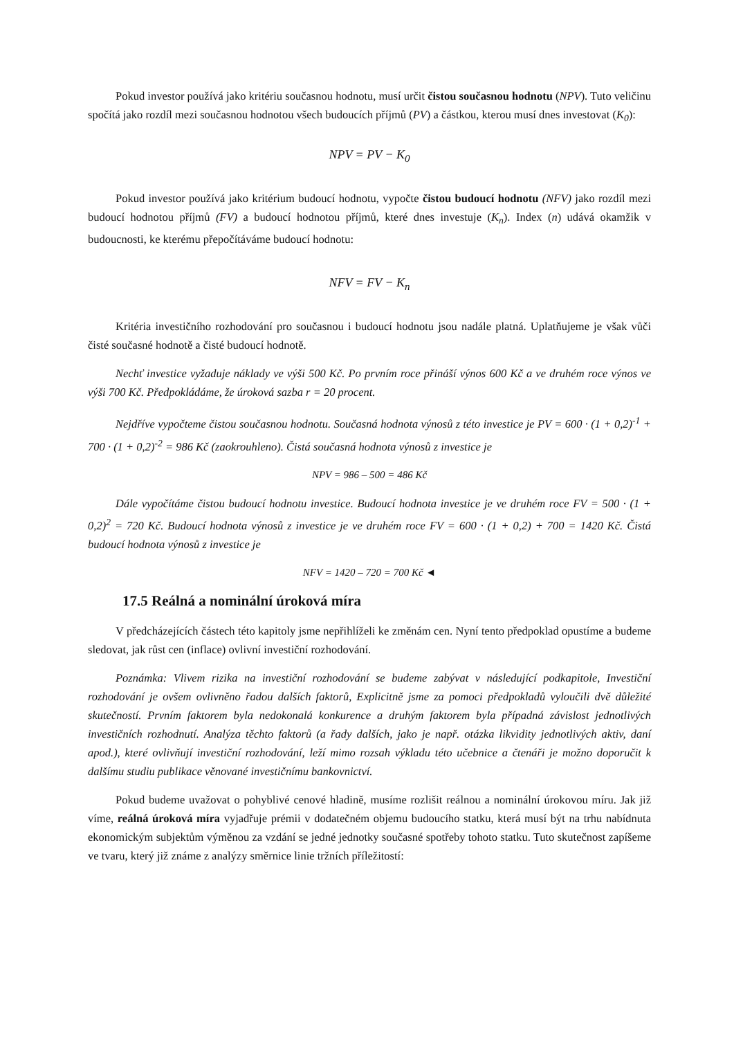Pokud investor používá jako kritériu současnou hodnotu, musí určit čistou současnou hodnotu (NPV). Tuto veličinu spočítá jako rozdíl mezi současnou hodnotou všech budoucích příjmů (PV) a částkou, kterou musí dnes investovat (K<sub>0</sub>):
NPV = PV − K<sub>0</sub>
Pokud investor používá jako kritérium budoucí hodnotu, vypočte čistou budoucí hodnotu (NFV) jako rozdíl mezi budoucí hodnotou příjmů (FV) a budoucí hodnotou příjmů, které dnes investuje (K<sub>n</sub>). Index (n) udává okamžik v budoucnosti, ke kterému přepočítáváme budoucí hodnotu:
NFV = FV − K<sub>n</sub>
Kritéria investičního rozhodování pro současnou i budoucí hodnotu jsou nadále platná. Uplatňujeme je však vůči čisté současné hodnotě a čisté budoucí hodnotě.
Nechť investice vyžaduje náklady ve výši 500 Kč. Po prvním roce přináší výnos 600 Kč a ve druhém roce výnos ve výši 700 Kč. Předpokládáme, že úroková sazba r = 20 procent.
Nejdříve vypočteme čistou současnou hodnotu. Současná hodnota výnosů z této investice je PV = 600 · (1 + 0,2)<sup>-1</sup> + 700 · (1 + 0,2)<sup>-2</sup> = 986 Kč (zaokrouhleno). Čistá současná hodnota výnosů z investice je
NPV = 986 – 500 = 486 Kč
Dále vypočítáme čistou budoucí hodnotu investice. Budoucí hodnota investice je ve druhém roce FV = 500 · (1 + 0,2)<sup>2</sup> = 720 Kč. Budoucí hodnota výnosů z investice je ve druhém roce FV = 600 · (1 + 0,2) + 700 = 1420 Kč. Čistá budoucí hodnota výnosů z investice je
NFV = 1420 – 720 = 700 Kč ◄
17.5 Reálná a nominální úroková míra
V předcházejících částech této kapitoly jsme nepřihlíželi ke změnám cen. Nyní tento předpoklad opustíme a budeme sledovat, jak růst cen (inflace) ovlivní investiční rozhodování.
Poznámka: Vlivem rizika na investiční rozhodování se budeme zabývat v následující podkapitole, Investiční rozhodování je ovšem ovlivněno řadou dalších faktorů, Explicitně jsme za pomoci předpokladů vyloučili dvě důležité skutečností. Prvním faktorem byla nedokonalá konkurence a druhým faktorem byla případná závislost jednotlivých investičních rozhodnutí. Analýza těchto faktorů (a řady dalších, jako je např. otázka likvidity jednotlivých aktiv, daní apod.), které ovlivňují investiční rozhodování, leží mimo rozsah výkladu této učebnice a čtenáři je možno doporučit k dalšímu studiu publikace věnované investičnímu bankovnictví.
Pokud budeme uvažovat o pohyblivé cenové hladině, musíme rozlišit reálnou a nominální úrokovou míru. Jak již víme, reálná úroková míra vyjadřuje prémii v dodatečném objemu budoucího statku, která musí být na trhu nabídnuta ekonomickým subjektům výměnou za vzdání se jedné jednotky současné spotřeby tohoto statku. Tuto skutečnost zapíšeme ve tvaru, který již známe z analýzy směrnice linie tržních příležitostí: